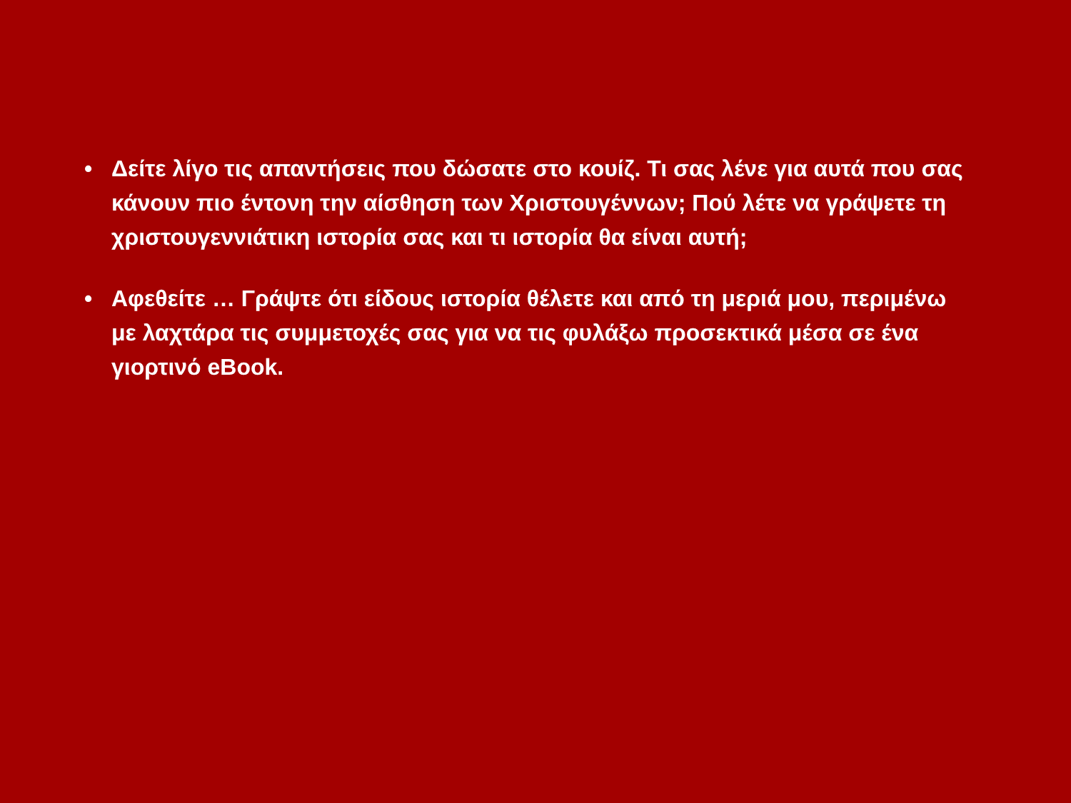• Δείτε λίγο τις απαντήσεις που δώσατε στο κουίζ. Τι σας λένε για αυτά που σας κάνουν πιο έντονη την αίσθηση των Χριστουγέννων; Πού λέτε να γράψετε τη χριστουγεννιάτικη ιστορία σας και τι ιστορία θα είναι αυτή;
• Αφεθείτε … Γράψτε ότι είδους ιστορία θέλετε και από τη μεριά μου, περιμένω με λαχτάρα τις συμμετοχές σας για να τις φυλάξω προσεκτικά μέσα σε ένα γιορτινό eBook.